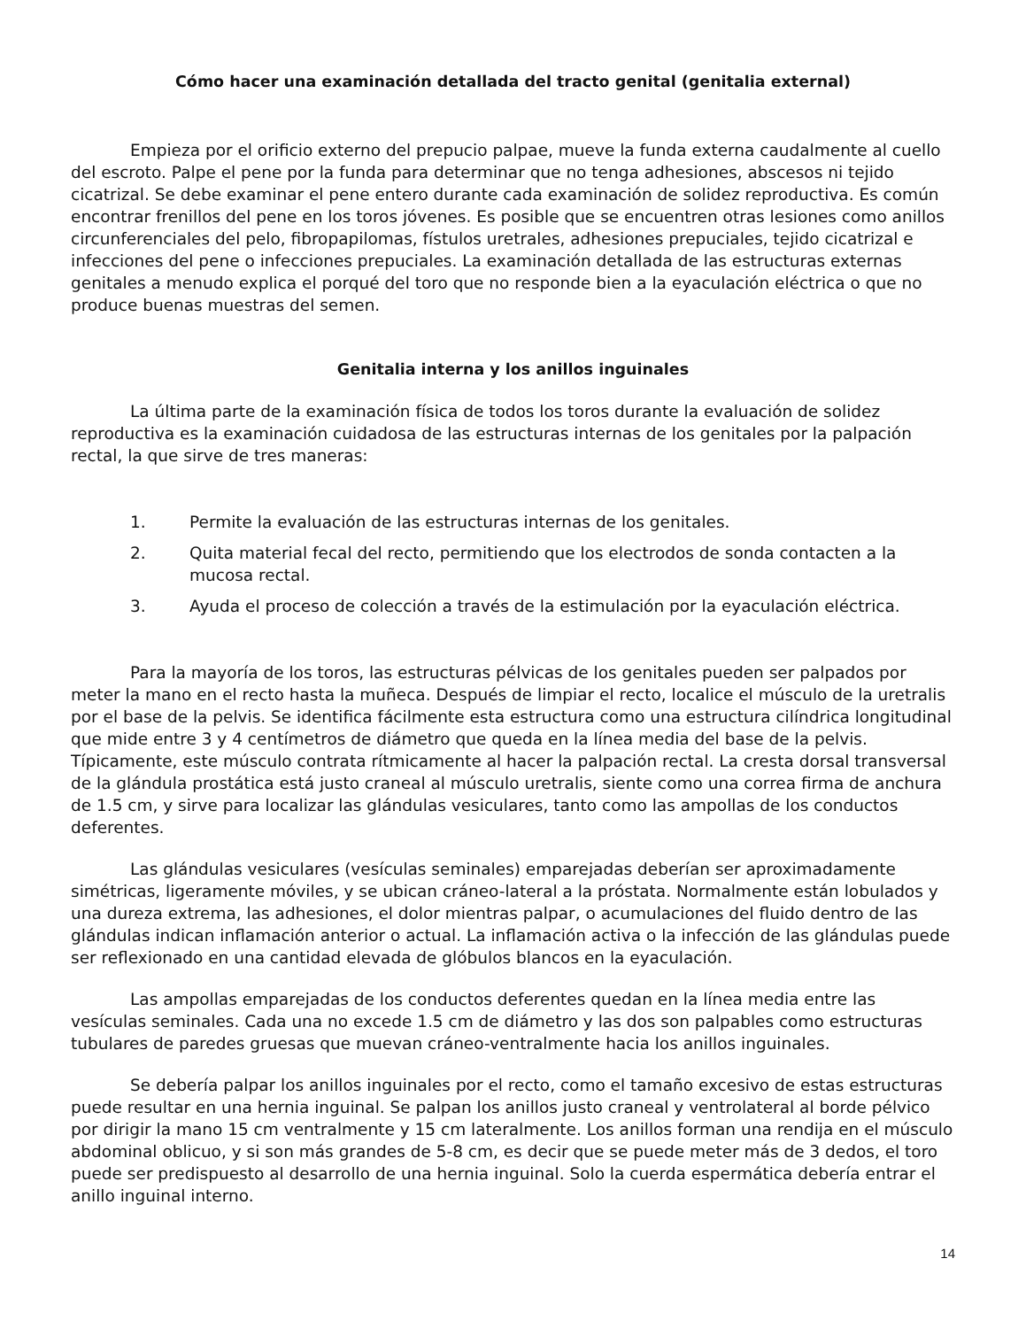Cómo hacer una examinación detallada del tracto genital (genitalia external)
Empieza por el orificio externo del prepucio palpae, mueve la funda externa caudalmente al cuello del escroto. Palpe el pene por la funda para determinar que no tenga adhesiones, abscesos ni tejido cicatrizal. Se debe examinar el pene entero durante cada examinación de solidez reproductiva. Es común encontrar frenillos del pene en los toros jóvenes. Es posible que se encuentren otras lesiones como anillos circunferenciales del pelo, fibropapilomas, fístulos uretrales, adhesiones prepuciales, tejido cicatrizal e infecciones del pene o infecciones prepuciales. La examinación detallada de las estructuras externas genitales a menudo explica el porqué del toro que no responde bien a la eyaculación eléctrica o que no produce buenas muestras del semen.
Genitalia interna y los anillos inguinales
La última parte de la examinación física de todos los toros durante la evaluación de solidez reproductiva es la examinación cuidadosa de las estructuras internas de los genitales por la palpación rectal, la que sirve de tres maneras:
1. Permite la evaluación de las estructuras internas de los genitales.
2. Quita material fecal del recto, permitiendo que los electrodos de sonda contacten a la mucosa rectal.
3. Ayuda el proceso de colección a través de la estimulación por la eyaculación eléctrica.
Para la mayoría de los toros, las estructuras pélvicas de los genitales pueden ser palpados por meter la mano en el recto hasta la muñeca. Después de limpiar el recto, localice el músculo de la uretralis por el base de la pelvis. Se identifica fácilmente esta estructura como una estructura cilíndrica longitudinal que mide entre 3 y 4 centímetros de diámetro que queda en la línea media del base de la pelvis. Típicamente, este músculo contrata rítmicamente al hacer la palpación rectal. La cresta dorsal transversal de la glándula prostática está justo craneal al músculo uretralis, siente como una correa firma de anchura de 1.5 cm, y sirve para localizar las glándulas vesiculares, tanto como las ampollas de los conductos deferentes.
Las glándulas vesiculares (vesículas seminales) emparejadas deberían ser aproximadamente simétricas, ligeramente móviles, y se ubican cráneo-lateral a la próstata. Normalmente están lobulados y una dureza extrema, las adhesiones, el dolor mientras palpar, o acumulaciones del fluido dentro de las glándulas indican inflamación anterior o actual. La inflamación activa o la infección de las glándulas puede ser reflexionado en una cantidad elevada de glóbulos blancos en la eyaculación.
Las ampollas emparejadas de los conductos deferentes quedan en la línea media entre las vesículas seminales. Cada una no excede 1.5 cm de diámetro y las dos son palpables como estructuras tubulares de paredes gruesas que muevan cráneo-ventralmente hacia los anillos inguinales.
Se debería palpar los anillos inguinales por el recto, como el tamaño excesivo de estas estructuras puede resultar en una hernia inguinal. Se palpan los anillos justo craneal y ventrolateral al borde pélvico por dirigir la mano 15 cm ventralmente y 15 cm lateralmente. Los anillos forman una rendija en el músculo abdominal oblicuo, y si son más grandes de 5-8 cm, es decir que se puede meter más de 3 dedos, el toro puede ser predispuesto al desarrollo de una hernia inguinal. Solo la cuerda espermática debería entrar el anillo inguinal interno.
14